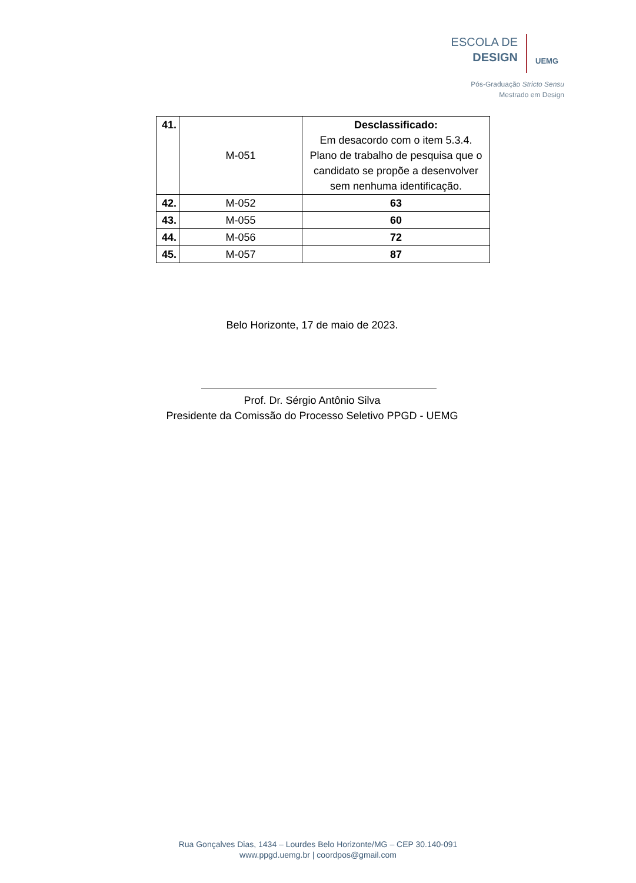ESCOLA DE
DESIGN
UEMG
Pós-Graduação Stricto Sensu
Mestrado em Design
| 41. | M-051 | Desclassificado: Em desacordo com o item 5.3.4. Plano de trabalho de pesquisa que o candidato se propõe a desenvolver sem nenhuma identificação. |
| 42. | M-052 | 63 |
| 43. | M-055 | 60 |
| 44. | M-056 | 72 |
| 45. | M-057 | 87 |
Belo Horizonte, 17 de maio de 2023.
Prof. Dr. Sérgio Antônio Silva
Presidente da Comissão do Processo Seletivo PPGD - UEMG
Rua Gonçalves Dias, 1434 – Lourdes Belo Horizonte/MG – CEP 30.140-091
www.ppgd.uemg.br | coordpos@gmail.com